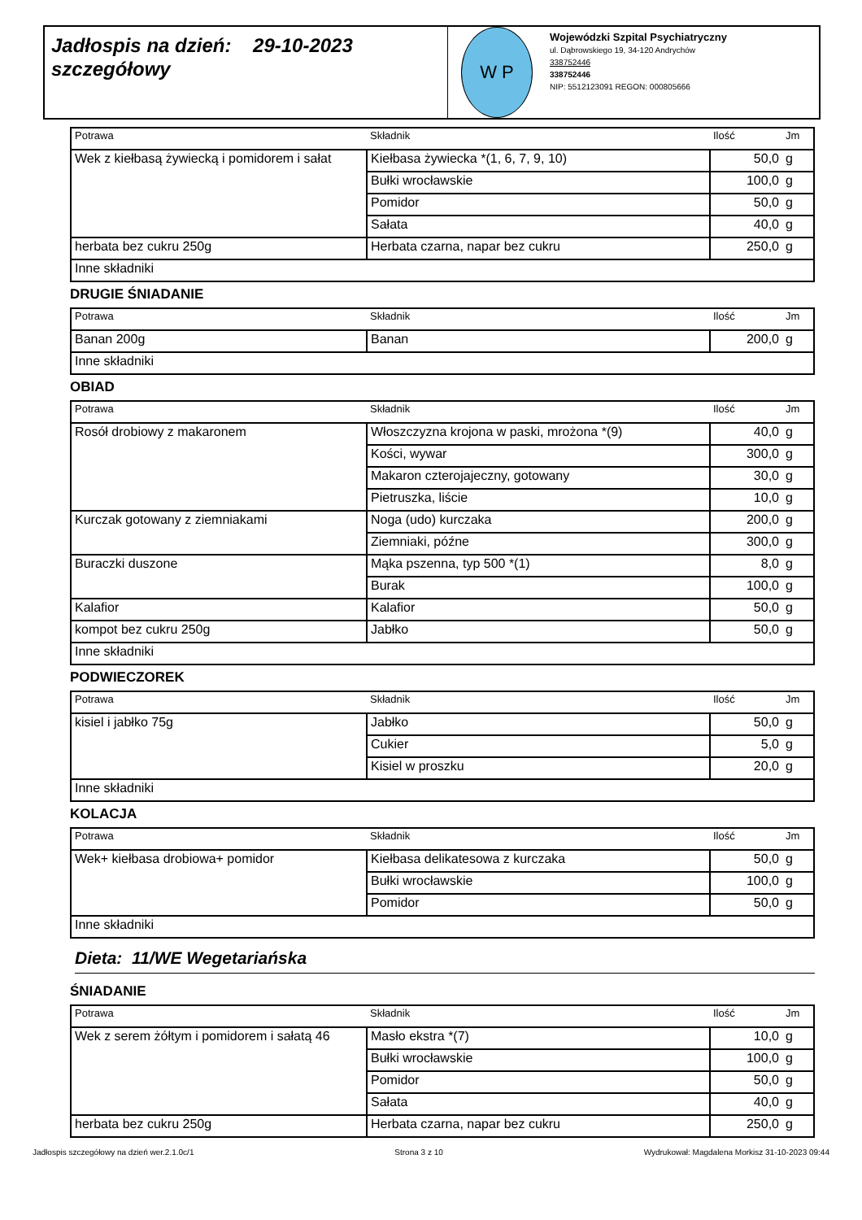Jadłospis na dzień: 29-10-2023
szczegółowy
W P
Wojewódzki Szpital Psychiatryczny
ul. Dąbrowskiego 19, 34-120 Andrychów
338752446
338752446
NIP: 5512123091 REGON: 000805666
| Potrawa | Składnik | Ilość | Jm |
| --- | --- | --- | --- |
| Wek z kiełbasą żywiecką i pomidorem i sałat | Kiełbasa żywiecka *(1, 6, 7, 9, 10) | 50,0 | g |
| | Bułki wrocławskie | 100,0 | g |
| | Pomidor | 50,0 | g |
| | Sałata | 40,0 | g |
| herbata bez cukru 250g | Herbata czarna, napar bez cukru | 250,0 | g |
| Inne składniki | | | |
DRUGIE ŚNIADANIE
| Potrawa | Składnik | Ilość | Jm |
| --- | --- | --- | --- |
| Banan 200g | Banan | 200,0 | g |
| Inne składniki | | | |
OBIAD
| Potrawa | Składnik | Ilość | Jm |
| --- | --- | --- | --- |
| Rosół drobiowy z makaronem | Włoszczyzna krojona w paski, mrożona *(9) | 40,0 | g |
| | Kości, wywar | 300,0 | g |
| | Makaron czterojajeczny, gotowany | 30,0 | g |
| | Pietruszka, liście | 10,0 | g |
| Kurczak gotowany z ziemniakami | Noga (udo) kurczaka | 200,0 | g |
| | Ziemniaki, późne | 300,0 | g |
| Buraczki duszone | Mąka pszenna, typ 500 *(1) | 8,0 | g |
| | Burak | 100,0 | g |
| Kalafior | Kalafior | 50,0 | g |
| kompot bez cukru 250g | Jabłko | 50,0 | g |
| Inne składniki | | | |
PODWIECZOREK
| Potrawa | Składnik | Ilość | Jm |
| --- | --- | --- | --- |
| kisiel i jabłko 75g | Jabłko | 50,0 | g |
| | Cukier | 5,0 | g |
| | Kisiel w proszku | 20,0 | g |
| Inne składniki | | | |
KOLACJA
| Potrawa | Składnik | Ilość | Jm |
| --- | --- | --- | --- |
| Wek+ kiełbasa drobiowa+ pomidor | Kiełbasa delikatesowa z kurczaka | 50,0 | g |
| | Bułki wrocławskie | 100,0 | g |
| | Pomidor | 50,0 | g |
| Inne składniki | | | |
Dieta: 11/WE Wegetariańska
ŚNIADANIE
| Potrawa | Składnik | Ilość | Jm |
| --- | --- | --- | --- |
| Wek z serem żółtym i pomidorem i sałatą 46 | Masło ekstra *(7) | 10,0 | g |
| | Bułki wrocławskie | 100,0 | g |
| | Pomidor | 50,0 | g |
| | Sałata | 40,0 | g |
| herbata bez cukru 250g | Herbata czarna, napar bez cukru | 250,0 | g |
Jadłospis szczegółowy na dzień wer.2.1.0c/1 Strona 3 z 10 Wydrukował: Magdalena Morkisz 31-10-2023 09:44